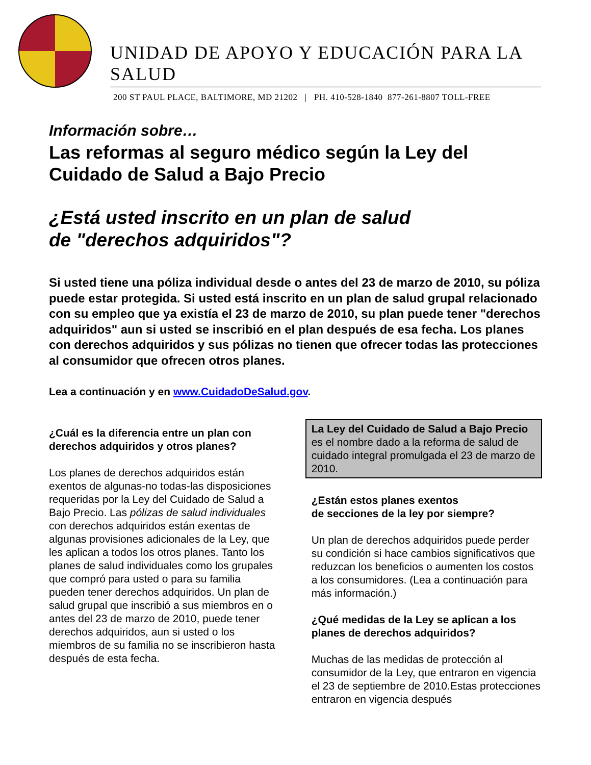UNIDAD DE APOYO Y EDUCACIÓN PARA LA SALUD
200 ST PAUL PLACE, BALTIMORE, MD 21202 | PH. 410-528-1840 877-261-8807 TOLL-FREE
Información sobre…
Las reformas al seguro médico según la Ley del Cuidado de Salud a Bajo Precio
¿Está usted inscrito en un plan de salud
de "derechos adquiridos"?
Si usted tiene una póliza individual desde o antes del 23 de marzo de 2010, su póliza puede estar protegida. Si usted está inscrito en un plan de salud grupal relacionado con su empleo que ya existía el 23 de marzo de 2010, su plan puede tener "derechos adquiridos" aun si usted se inscribió en el plan después de esa fecha. Los planes con derechos adquiridos y sus pólizas no tienen que ofrecer todas las protecciones al consumidor que ofrecen otros planes.
Lea a continuación y en www.CuidadoDeSalud.gov.
¿Cuál es la diferencia entre un plan con derechos adquiridos y otros planes?
Los planes de derechos adquiridos están exentos de algunas-no todas-las disposiciones requeridas por la Ley del Cuidado de Salud a Bajo Precio. Las pólizas de salud individuales con derechos adquiridos están exentas de algunas provisiones adicionales de la Ley, que les aplican a todos los otros planes. Tanto los planes de salud individuales como los grupales que compró para usted o para su familia pueden tener derechos adquiridos. Un plan de salud grupal que inscribió a sus miembros en o antes del 23 de marzo de 2010, puede tener derechos adquiridos, aun si usted o los miembros de su familia no se inscribieron hasta después de esta fecha.
La Ley del Cuidado de Salud a Bajo Precio es el nombre dado a la reforma de salud de cuidado integral promulgada el 23 de marzo de 2010.
¿Están estos planes exentos
de secciones de la ley por siempre?
Un plan de derechos adquiridos puede perder su condición si hace cambios significativos que reduzcan los beneficios o aumenten los costos a los consumidores. (Lea a continuación para más información.)
¿Qué medidas de la Ley se aplican a los planes de derechos adquiridos?
Muchas de las medidas de protección al consumidor de la Ley, que entraron en vigencia el 23 de septiembre de 2010.Estas protecciones entraron en vigencia después